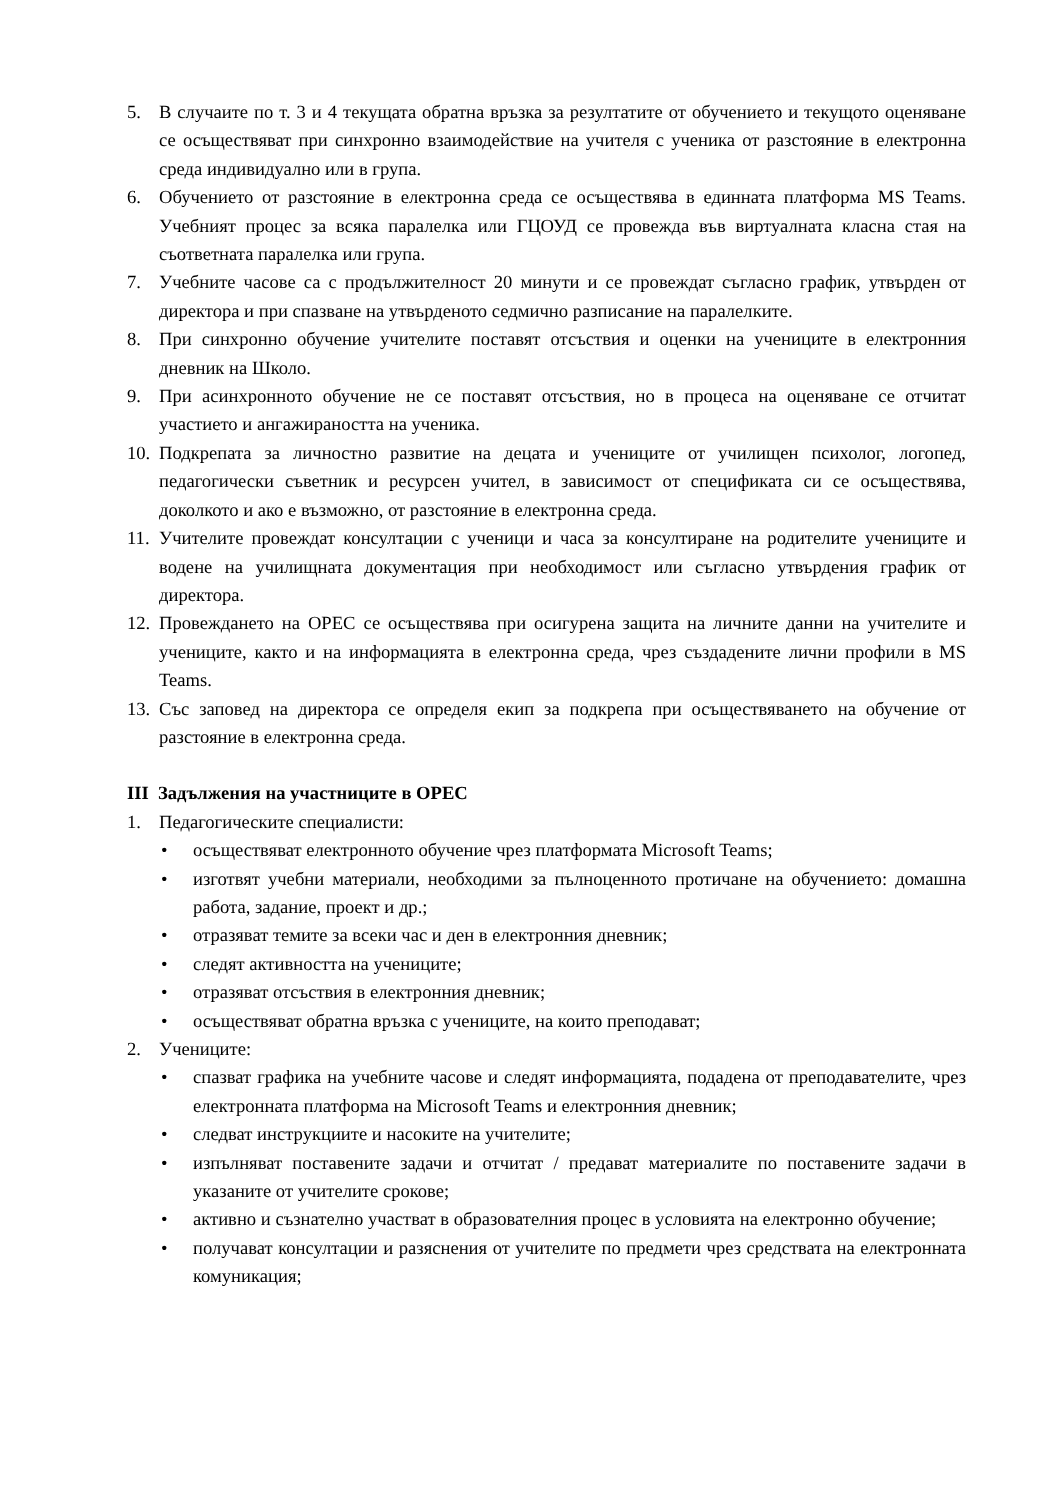5. В случаите по т. 3 и 4 текущата обратна връзка за резултатите от обучението и текущото оценяване се осъществяват при синхронно взаимодействие на учителя с ученика от разстояние в електронна среда индивидуално или в група.
6. Обучението от разстояние в електронна среда се осъществява в единната платформа MS Teams. Учебният процес за всяка паралелка или ГЦОУД се провежда във виртуалната класна стая на съответната паралелка или група.
7. Учебните часове са с продължителност 20 минути и се провеждат съгласно график, утвърден от директора и при спазване на утвърденото седмично разписание на паралелките.
8. При синхронно обучение учителите поставят отсъствия и оценки на учениците в електронния дневник на Школо.
9. При асинхронното обучение не се поставят отсъствия, но в процеса на оценяване се отчитат участието и ангажираността на ученика.
10. Подкрепата за личностно развитие на децата и учениците от училищен психолог, логопед, педагогически съветник и ресурсен учител, в зависимост от спецификата си се осъществява, доколкото и ако е възможно, от разстояние в електронна среда.
11. Учителите провеждат консултации с ученици и часа за консултиране на родителите учениците и водене на училищната документация при необходимост или съгласно утвърдения график от директора.
12. Провеждането на ОРЕС се осъществява при осигурена защита на личните данни на учителите и учениците, както и на информацията в електронна среда, чрез създадените лични профили в MS Teams.
13. Със заповед на директора се определя екип за подкрепа при осъществяването на обучение от разстояние в електронна среда.
III Задължения на участниците в ОРЕС
1. Педагогическите специалисти:
• осъществяват електронното обучение чрез платформата Microsoft Teams;
• изготвят учебни материали, необходими за пълноценното протичане на обучението: домашна работа, задание, проект и др.;
• отразяват темите за всеки час и ден в електронния дневник;
• следят активността на учениците;
• отразяват отсъствия в електронния дневник;
• осъществяват обратна връзка с учениците, на които преподават;
2. Учениците:
• спазват графика на учебните часове и следят информацията, подадена от преподавателите, чрез електронната платформа на Microsoft Teams и електронния дневник;
• следват инструкциите и насоките на учителите;
• изпълняват поставените задачи и отчитат / предават материалите по поставените задачи в указаните от учителите срокове;
• активно и съзнателно участват в образователния процес в условията на електронно обучение;
• получават консултации и разяснения от учителите по предмети чрез средствата на електронната комуникация;